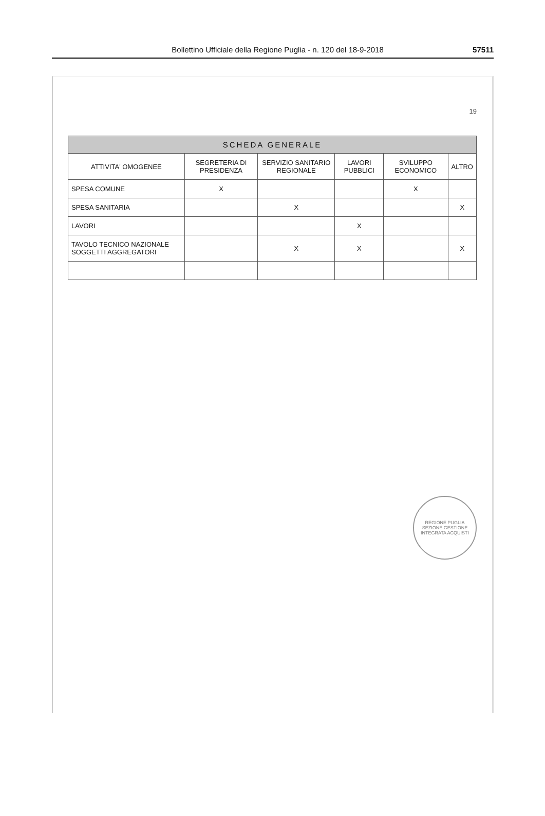Bollettino Ufficiale della Regione Puglia - n. 120 del 18-9-2018 57511
19
SCHEDA GENERALE
| ATTIVITA' OMOGENEE | SEGRETERIA DI PRESIDENZA | SERVIZIO SANITARIO REGIONALE | LAVORI PUBBLICI | SVILUPPO ECONOMICO | ALTRO |
| --- | --- | --- | --- | --- | --- |
| SPESA COMUNE | X | | | X | |
| SPESA SANITARIA | | X | | | X |
| LAVORI | | | X | | |
| TAVOLO TECNICO NAZIONALE SOGGETTI AGGREGATORI | | X | X | | X |
REGIONE PUGLIA
SEZIONE GESTIONE INTEGRATA ACQUISTI